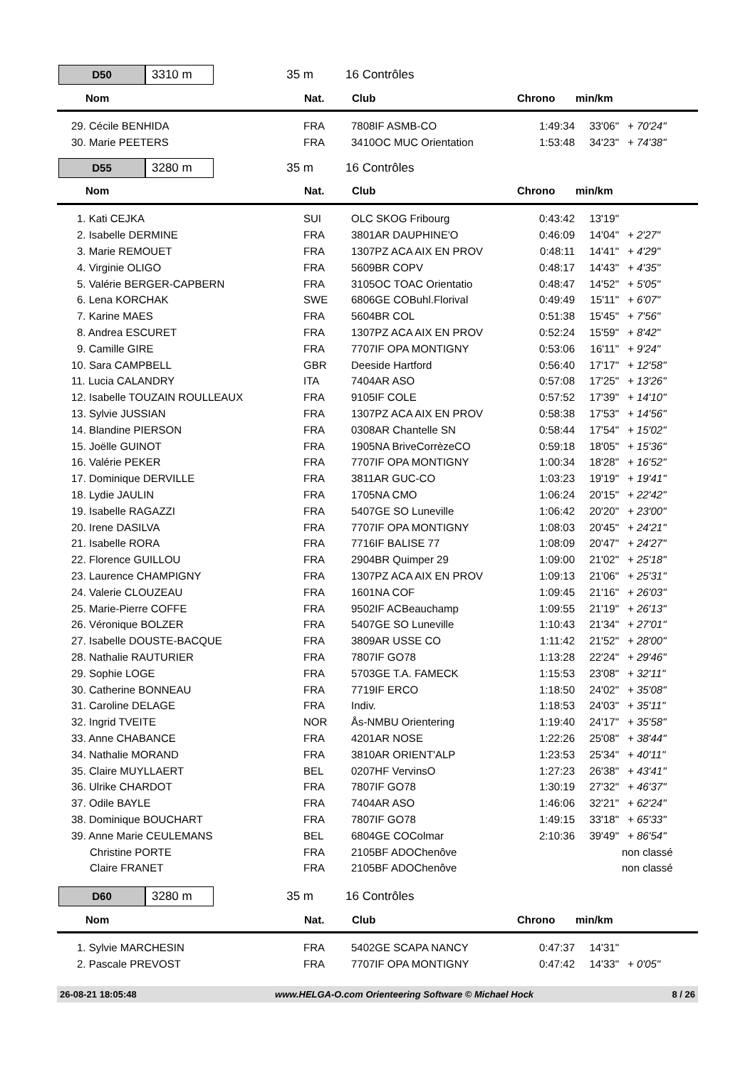D50 3310 m
35 m 16 Contrôles
| Nom | Nat. | Club | Chrono | min/km | |
| --- | --- | --- | --- | --- | --- |
| 29. Cécile BENHIDA | FRA | 7808IF ASMB-CO | 1:49:34 | 33'06" | + 70'24" |
| 30. Marie PEETERS | FRA | 3410OC MUC Orientation | 1:53:48 | 34'23" | + 74'38" |
D55 3280 m
35 m 16 Contrôles
| Nom | Nat. | Club | Chrono | min/km | |
| --- | --- | --- | --- | --- | --- |
| 1. Kati CEJKA | SUI | OLC SKOG Fribourg | 0:43:42 | 13'19" | |
| 2. Isabelle DERMINE | FRA | 3801AR DAUPHINE'O | 0:46:09 | 14'04" | + 2'27" |
| 3. Marie REMOUET | FRA | 1307PZ ACA AIX EN PROV | 0:48:11 | 14'41" | + 4'29" |
| 4. Virginie OLIGO | FRA | 5609BR COPV | 0:48:17 | 14'43" | + 4'35" |
| 5. Valérie BERGER-CAPBERN | FRA | 3105OC TOAC Orientatio | 0:48:47 | 14'52" | + 5'05" |
| 6. Lena KORCHAK | SWE | 6806GE COBuhl.Florival | 0:49:49 | 15'11" | + 6'07" |
| 7. Karine MAES | FRA | 5604BR COL | 0:51:38 | 15'45" | + 7'56" |
| 8. Andrea ESCURET | FRA | 1307PZ ACA AIX EN PROV | 0:52:24 | 15'59" | + 8'42" |
| 9. Camille GIRE | FRA | 7707IF OPA MONTIGNY | 0:53:06 | 16'11" | + 9'24" |
| 10. Sara CAMPBELL | GBR | Deeside Hartford | 0:56:40 | 17'17" | + 12'58" |
| 11. Lucia CALANDRY | ITA | 7404AR ASO | 0:57:08 | 17'25" | + 13'26" |
| 12. Isabelle TOUZAIN ROULLEAUX | FRA | 9105IF COLE | 0:57:52 | 17'39" | + 14'10" |
| 13. Sylvie JUSSIAN | FRA | 1307PZ ACA AIX EN PROV | 0:58:38 | 17'53" | + 14'56" |
| 14. Blandine PIERSON | FRA | 0308AR Chantelle SN | 0:58:44 | 17'54" | + 15'02" |
| 15. Joëlle GUINOT | FRA | 1905NA BriveCorrèzeCO | 0:59:18 | 18'05" | + 15'36" |
| 16. Valérie PEKER | FRA | 7707IF OPA MONTIGNY | 1:00:34 | 18'28" | + 16'52" |
| 17. Dominique DERVILLE | FRA | 3811AR GUC-CO | 1:03:23 | 19'19" | + 19'41" |
| 18. Lydie JAULIN | FRA | 1705NA CMO | 1:06:24 | 20'15" | + 22'42" |
| 19. Isabelle RAGAZZI | FRA | 5407GE SO Luneville | 1:06:42 | 20'20" | + 23'00" |
| 20. Irene DASILVA | FRA | 7707IF OPA MONTIGNY | 1:08:03 | 20'45" | + 24'21" |
| 21. Isabelle RORA | FRA | 7716IF BALISE 77 | 1:08:09 | 20'47" | + 24'27" |
| 22. Florence GUILLOU | FRA | 2904BR Quimper 29 | 1:09:00 | 21'02" | + 25'18" |
| 23. Laurence CHAMPIGNY | FRA | 1307PZ ACA AIX EN PROV | 1:09:13 | 21'06" | + 25'31" |
| 24. Valerie CLOUZEAU | FRA | 1601NA COF | 1:09:45 | 21'16" | + 26'03" |
| 25. Marie-Pierre COFFE | FRA | 9502IF ACBeauchamp | 1:09:55 | 21'19" | + 26'13" |
| 26. Véronique BOLZER | FRA | 5407GE SO Luneville | 1:10:43 | 21'34" | + 27'01" |
| 27. Isabelle DOUSTE-BACQUE | FRA | 3809AR USSE CO | 1:11:42 | 21'52" | + 28'00" |
| 28. Nathalie RAUTURIER | FRA | 7807IF GO78 | 1:13:28 | 22'24" | + 29'46" |
| 29. Sophie LOGE | FRA | 5703GE T.A. FAMECK | 1:15:53 | 23'08" | + 32'11" |
| 30. Catherine BONNEAU | FRA | 7719IF ERCO | 1:18:50 | 24'02" | + 35'08" |
| 31. Caroline DELAGE | FRA | Indiv. | 1:18:53 | 24'03" | + 35'11" |
| 32. Ingrid TVEITE | NOR | Ås-NMBU Orientering | 1:19:40 | 24'17" | + 35'58" |
| 33. Anne CHABANCE | FRA | 4201AR NOSE | 1:22:26 | 25'08" | + 38'44" |
| 34. Nathalie MORAND | FRA | 3810AR ORIENT'ALP | 1:23:53 | 25'34" | + 40'11" |
| 35. Claire MUYLLAERT | BEL | 0207HF VervinsO | 1:27:23 | 26'38" | + 43'41" |
| 36. Ulrike CHARDOT | FRA | 7807IF GO78 | 1:30:19 | 27'32" | + 46'37" |
| 37. Odile BAYLE | FRA | 7404AR ASO | 1:46:06 | 32'21" | + 62'24" |
| 38. Dominique BOUCHART | FRA | 7807IF GO78 | 1:49:15 | 33'18" | + 65'33" |
| 39. Anne Marie CEULEMANS | BEL | 6804GE COColmar | 2:10:36 | 39'49" | + 86'54" |
| Christine PORTE | FRA | 2105BF ADOChenôve | | | non classé |
| Claire FRANET | FRA | 2105BF ADOChenôve | | | non classé |
D60 3280 m
35 m 16 Contrôles
| Nom | Nat. | Club | Chrono | min/km | |
| --- | --- | --- | --- | --- | --- |
| 1. Sylvie MARCHESIN | FRA | 5402GE SCAPA NANCY | 0:47:37 | 14'31" | |
| 2. Pascale PREVOST | FRA | 7707IF OPA MONTIGNY | 0:47:42 | 14'33" | + 0'05" |
26-08-21 18:05:48 www.HELGA-O.com Orienteering Software © Michael Hock 8 / 26